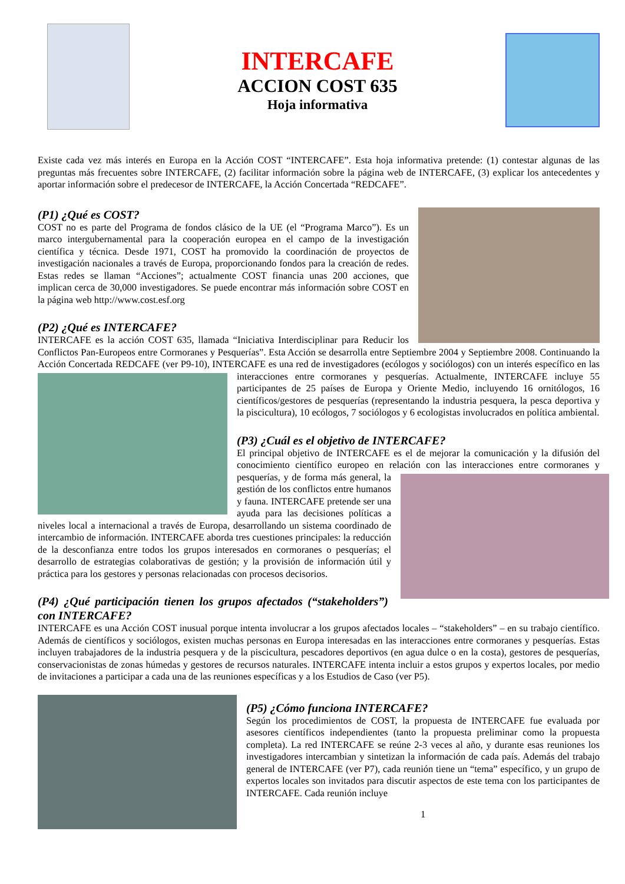INTERCAFE
ACCION COST 635
Hoja informativa
Existe cada vez más interés en Europa en la Acción COST “INTERCAFE”. Esta hoja informativa pretende: (1) contestar algunas de las preguntas más frecuentes sobre INTERCAFE, (2) facilitar información sobre la página web de INTERCAFE, (3) explicar los antecedentes y aportar información sobre el predecesor de INTERCAFE, la Acción Concertada “REDCAFE”.
(P1) ¿Qué es COST?
COST no es parte del Programa de fondos clásico de la UE (el “Programa Marco”). Es un marco intergubernamental para la cooperación europea en el campo de la investigación científica y técnica. Desde 1971, COST ha promovido la coordinación de proyectos de investigación nacionales a través de Europa, proporcionando fondos para la creación de redes. Estas redes se llaman “Acciones”; actualmente COST financia unas 200 acciones, que implican cerca de 30,000 investigadores. Se puede encontrar más información sobre COST en la página web http://www.cost.esf.org
(P2) ¿Qué es INTERCAFE?
INTERCAFE es la acción COST 635, llamada “Iniciativa Interdisciplinar para Reducir los Conflictos Pan-Europeos entre Cormoranes y Pesquerías”. Esta Acción se desarrolla entre Septiembre 2004 y Septiembre 2008. Continuando la Acción Concertada REDCAFE (ver P9-10), INTERCAFE es una red de investigadores (ecólogos y sociólogos) con un interés específico en las interacciones entre cormoranes y pesquerías. Actualmente, INTERCAFE incluye 55 participantes de 25 países de Europa y Oriente Medio, incluyendo 16 ornitólogos, 16 científicos/gestores de pesquerías (representando la industria pesquera, la pesca deportiva y la piscicultura), 10 ecólogos, 7 sociólogos y 6 ecologistas involucrados en política ambiental.
(P3) ¿Cuál es el objetivo de INTERCAFE?
El principal objetivo de INTERCAFE es el de mejorar la comunicación y la difusión del conocimiento científico europeo en relación con las interacciones entre cormoranes y pesquerías, y de forma más general, la gestión de los conflictos entre humanos y fauna. INTERCAFE pretende ser una ayuda para las decisiones políticas a niveles local a internacional a través de Europa, desarrollando un sistema coordinado de intercambio de información. INTERCAFE aborda tres cuestiones principales: la reducción de la desconfianza entre todos los grupos interesados en cormoranes o pesquerías; el desarrollo de estrategias colaborativas de gestión; y la provisión de información útil y práctica para los gestores y personas relacionadas con procesos decisorios.
(P4) ¿Qué participación tienen los grupos afectados (“stakeholders”) con INTERCAFE?
INTERCAFE es una Acción COST inusual porque intenta involucrar a los grupos afectados locales – “stakeholders” – en su trabajo científico. Además de científicos y sociólogos, existen muchas personas en Europa interesadas en las interacciones entre cormoranes y pesquerías. Estas incluyen trabajadores de la industria pesquera y de la piscicultura, pescadores deportivos (en agua dulce o en la costa), gestores de pesquerías, conservacionistas de zonas húmedas y gestores de recursos naturales. INTERCAFE intenta incluir a estos grupos y expertos locales, por medio de invitaciones a participar a cada una de las reuniones específicas y a los Estudios de Caso (ver P5).
(P5) ¿Cómo funciona INTERCAFE?
Según los procedimientos de COST, la propuesta de INTERCAFE fue evaluada por asesores científicos independientes (tanto la propuesta preliminar como la propuesta completa). La red INTERCAFE se reúne 2-3 veces al año, y durante esas reuniones los investigadores intercambian y sintetizan la información de cada país. Además del trabajo general de INTERCAFE (ver P7), cada reunión tiene un “tema” específico, y un grupo de expertos locales son invitados para discutir aspectos de este tema con los participantes de INTERCAFE. Cada reunión incluye
1